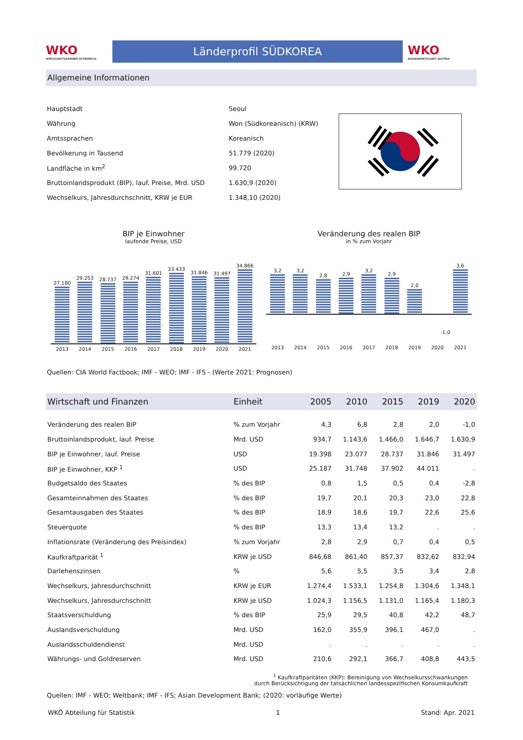WKO
WIRTSCHAFTSKAMMER ÖSTERREICH
Länderprofil SÜDKOREA
WKO
AUSSENWIRTSCHAFT AUSTRIA
Allgemeine Informationen
| Hauptstadt | Seoul |
| Währung | Won (Südkoreanisch) (KRW) |
| Amtssprachen | Koreanisch |
| Bevölkerung in Tausend | 51.779 (2020) |
| Landfläche in km<sup>2</sup> | 99.720 |
| Bruttoinlandsprodukt (BIP), lauf. Preise, Mrd. USD | 1.630,9 (2020) |
| Wechselkurs, Jahresdurchschnitt, KRW je EUR | 1.348,10 (2020) |
BIP je Einwohner
laufende Preise, USD
27.180
29.253
28.737
29.274
31.601
33.433
31.846
31.497
34.866
2013 2014 2015 2016 2017 2018 2019 2020 2021
Veränderung des realen BIP
in % zum Vorjahr
3,2
3,2
2,8
2,9
3,2
2,9
2,0
3,6
-1,0
2013 2014 2015 2016 2017 2018 2019 2020 2021
Quellen: CIA World Factbook; IMF - WEO; IMF - IFS - (Werte 2021: Prognosen)
| Wirtschaft und Finanzen | Einheit | 2005 | 2010 | 2015 | 2019 | 2020 |
| --- | --- | --- | --- | --- | --- | --- |
| Veränderung des realen BIP | % zum Vorjahr | 4,3 | 6,8 | 2,8 | 2,0 | -1,0 |
| Bruttoinlandsprodukt, lauf. Preise | Mrd. USD | 934,7 | 1.143,6 | 1.466,0 | 1.646,7 | 1.630,9 |
| BIP je Einwohner, lauf. Preise | USD | 19.398 | 23.077 | 28.737 | 31.846 | 31.497 |
| BIP je Einwohner, KKP <sup>1</sup> | USD | 25.187 | 31.748 | 37.902 | 44.011 | . |
| Budgetsaldo des Staates | % des BIP | 0,8 | 1,5 | 0,5 | 0,4 | -2,8 |
| Gesamteinnahmen des Staates | % des BIP | 19,7 | 20,1 | 20,3 | 23,0 | 22,8 |
| Gesamtausgaben des Staates | % des BIP | 18,9 | 18,6 | 19,7 | 22,6 | 25,6 |
| Steuerquote | % des BIP | 13,3 | 13,4 | 13,2 | . | . |
| Inflationsrate (Veränderung des Preisindex) | % zum Vorjahr | 2,8 | 2,9 | 0,7 | 0,4 | 0,5 |
| Kaufkraftparität <sup>1</sup> | KRW je USD | 846,68 | 861,40 | 857,37 | 832,62 | 832,94 |
| Darlehenszinsen | % | 5,6 | 5,5 | 3,5 | 3,4 | 2,8 |
| Wechselkurs, Jahresdurchschnitt | KRW je EUR | 1.274,4 | 1.533,1 | 1.254,8 | 1.304,6 | 1.348,1 |
| Wechselkurs, Jahresdurchschnitt | KRW je USD | 1.024,3 | 1.156,5 | 1.131,0 | 1.165,4 | 1.180,3 |
| Staatsverschuldung | % des BIP | 25,9 | 29,5 | 40,8 | 42,2 | 48,7 |
| Auslandsverschuldung | Mrd. USD | 162,0 | 355,9 | 396,1 | 467,0 | . |
| Auslandsschuldendienst | Mrd. USD | . | . | . | . | . |
| Währungs- und Goldreserven | Mrd. USD | 210,6 | 292,1 | 366,7 | 408,8 | 443,5 |
<sup>1</sup> Kaufkraftparitäten (KKP): Bereinigung von Wechselkursschwankungen
durch Berücksichtigung der tatsächlichen landesspezifischen Konsumkaufkraft
Quellen: IMF - WEO; Weltbank; IMF - IFS; Asian Development Bank; (2020: vorläufige Werte)
WKÖ Abteilung für Statistik 1 Stand: Apr. 2021